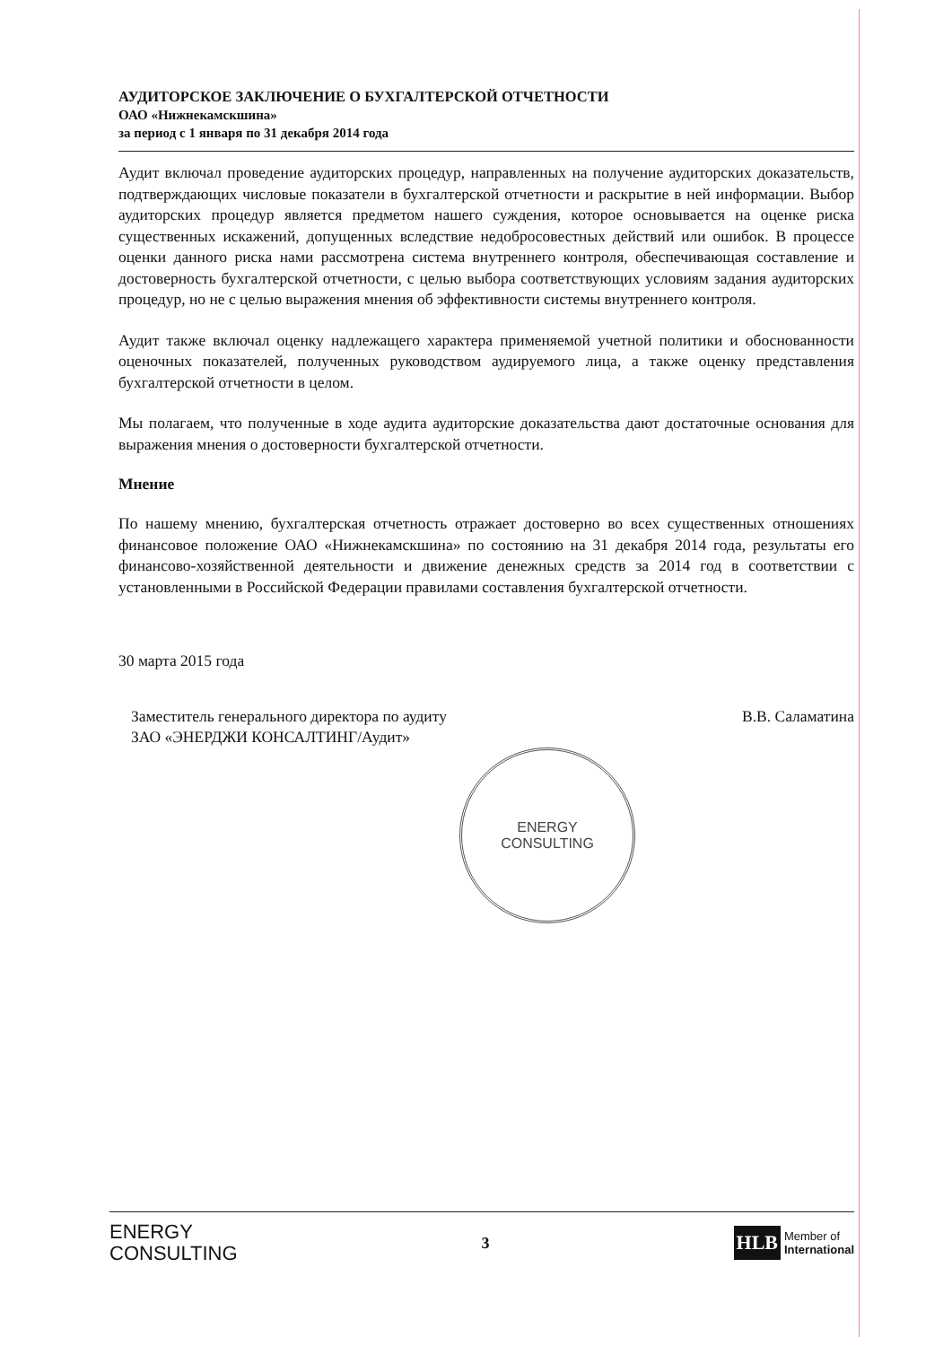АУДИТОРСКОЕ ЗАКЛЮЧЕНИЕ О БУХГАЛТЕРСКОЙ ОТЧЕТНОСТИ
ОАО «Нижнекамскшина»
за период с 1 января по 31 декабря 2014 года
Аудит включал проведение аудиторских процедур, направленных на получение аудиторских доказательств, подтверждающих числовые показатели в бухгалтерской отчетности и раскрытие в ней информации. Выбор аудиторских процедур является предметом нашего суждения, которое основывается на оценке риска существенных искажений, допущенных вследствие недобросовестных действий или ошибок. В процессе оценки данного риска нами рассмотрена система внутреннего контроля, обеспечивающая составление и достоверность бухгалтерской отчетности, с целью выбора соответствующих условиям задания аудиторских процедур, но не с целью выражения мнения об эффективности системы внутреннего контроля.
Аудит также включал оценку надлежащего характера применяемой учетной политики и обоснованности оценочных показателей, полученных руководством аудируемого лица, а также оценку представления бухгалтерской отчетности в целом.
Мы полагаем, что полученные в ходе аудита аудиторские доказательства дают достаточные основания для выражения мнения о достоверности бухгалтерской отчетности.
Мнение
По нашему мнению, бухгалтерская отчетность отражает достоверно во всех существенных отношениях финансовое положение ОАО «Нижнекамскшина» по состоянию на 31 декабря 2014 года, результаты его финансово-хозяйственной деятельности и движение денежных средств за 2014 год в соответствии с установленными в Российской Федерации правилами составления бухгалтерской отчетности.
30 марта 2015 года
Заместитель генерального директора по аудиту
ЗАО «ЭНЕРДЖИ КОНСАЛТИНГ/Аудит»
В.В. Саламатина
ENERGY
CONSULTING
ENERGY
CONSULTING
3
HLB Member of
International